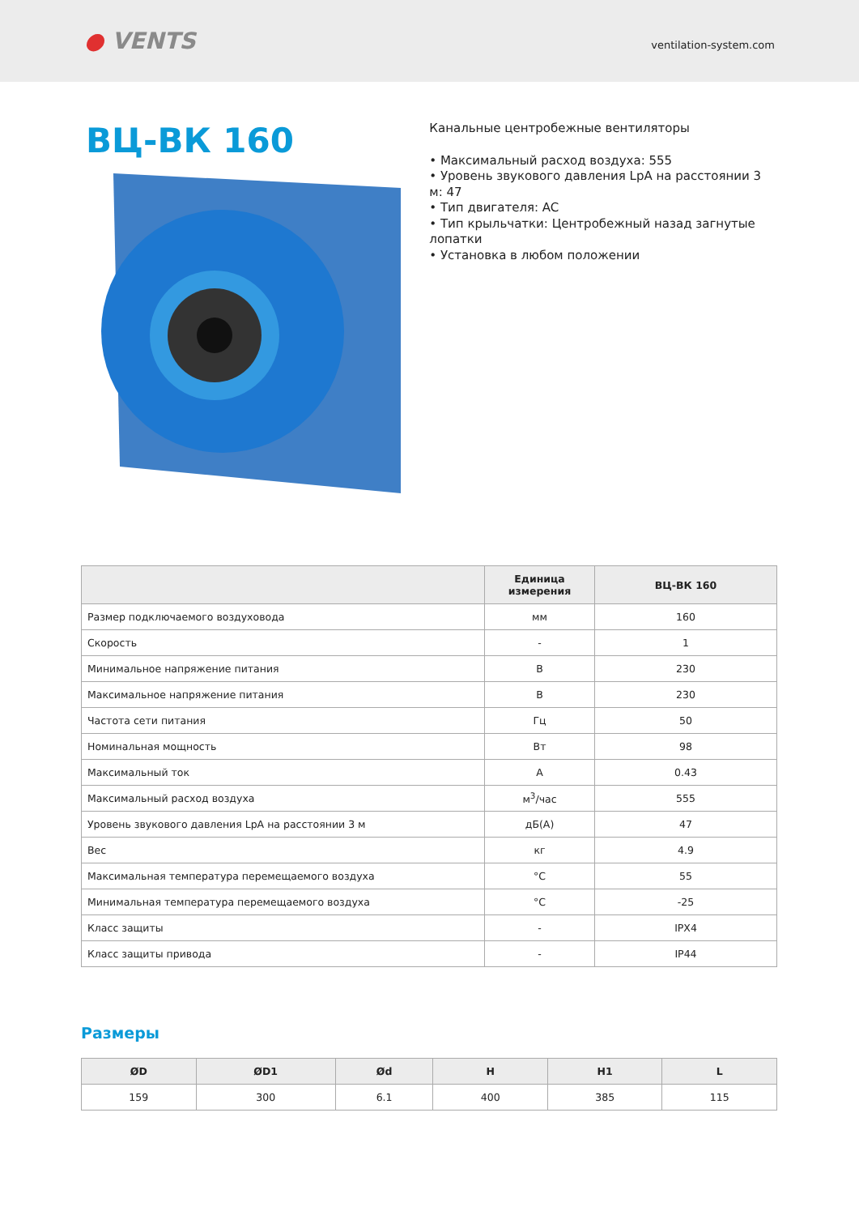● VENTS
ventilation-system.com
ВЦ-ВК 160
Канальные центробежные вентиляторы
• Максимальный расход воздуха: 555
• Уровень звукового давления LpA на расстоянии 3 м: 47
• Тип двигателя: AC
• Тип крыльчатки: Центробежный назад загнутые лопатки
• Установка в любом положении
| | Единица измерения | ВЦ-ВК 160 |
| --- | --- | --- |
| Размер подключаемого воздуховода | мм | 160 |
| Скорость | - | 1 |
| Минимальное напряжение питания | В | 230 |
| Максимальное напряжение питания | В | 230 |
| Частота сети питания | Гц | 50 |
| Номинальная мощность | Вт | 98 |
| Максимальный ток | А | 0.43 |
| Максимальный расход воздуха | м<sup>3</sup>/час | 555 |
| Уровень звукового давления LpA на расстоянии 3 м | дБ(А) | 47 |
| Вес | кг | 4.9 |
| Максимальная температура перемещаемого воздуха | °C | 55 |
| Минимальная температура перемещаемого воздуха | °C | -25 |
| Класс защиты | - | IPX4 |
| Класс защиты привода | - | IP44 |
Размеры
| ØD | ØD1 | Ød | H | H1 | L |
| --- | --- | --- | --- | --- | --- |
| 159 | 300 | 6.1 | 400 | 385 | 115 |